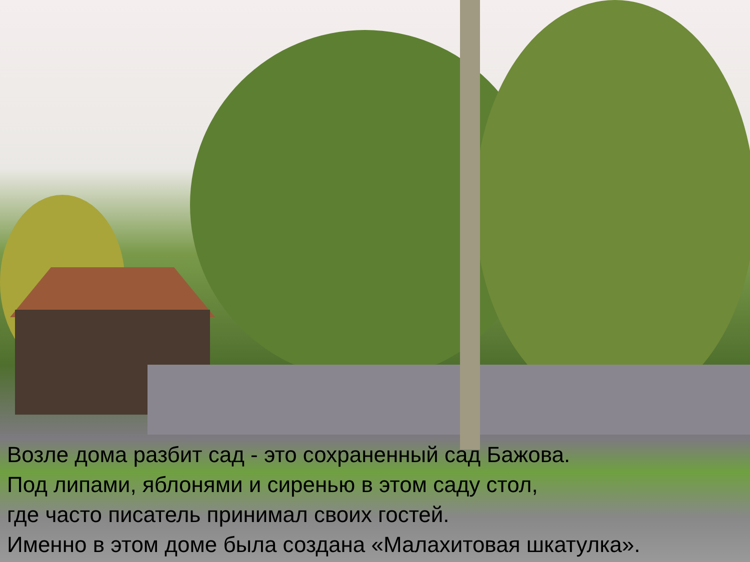Возле дома разбит сад - это сохраненный сад Бажова.
Под липами, яблонями и сиренью в этом саду стол,
где часто писатель принимал своих гостей.
Именно в этом доме была создана «Малахитовая шкатулка».